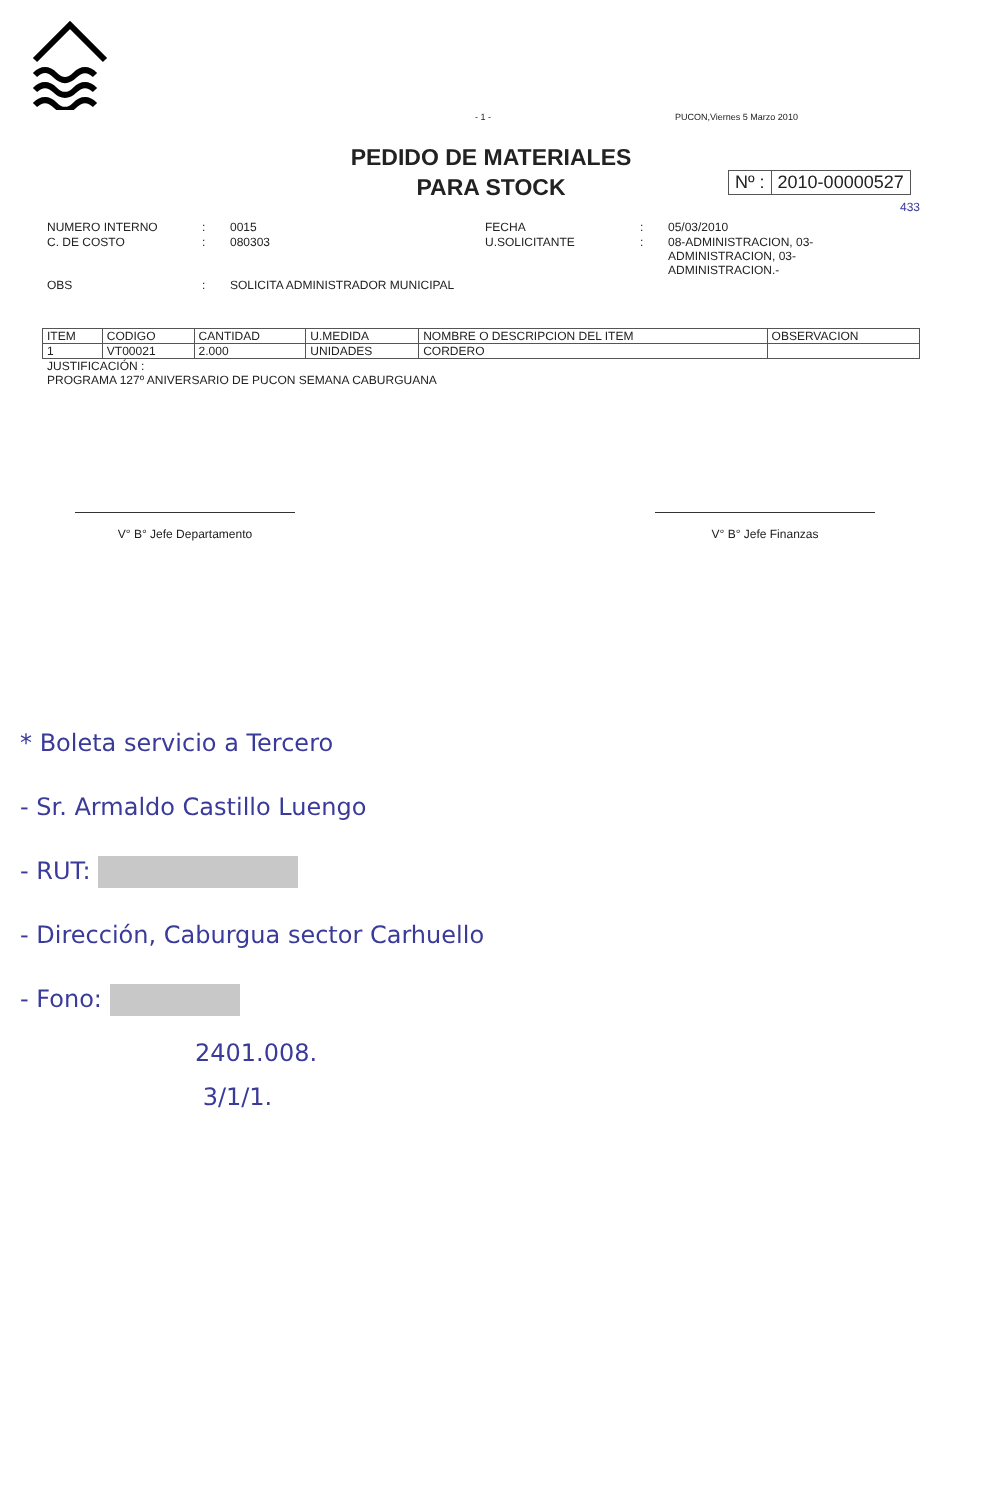- 1 - PUCON,Viernes 5 Marzo 2010
PEDIDO DE MATERIALES
PARA STOCK
Nº : 2010-00000527
433
NUMERO INTERNO
:
0015
FECHA
:
05/03/2010
C. DE COSTO
:
080303
U.SOLICITANTE
:
08-ADMINISTRACION, 03-ADMINISTRACION, 03-ADMINISTRACION.-
OBS
:
SOLICITA ADMINISTRADOR MUNICIPAL
| ITEM | CODIGO | CANTIDAD | U.MEDIDA | NOMBRE O DESCRIPCION DEL ITEM | OBSERVACION |
| --- | --- | --- | --- | --- | --- |
| 1 | VT00021 | 2.000 | UNIDADES | CORDERO | |
JUSTIFICACIÓN :
PROGRAMA 127º ANIVERSARIO DE PUCON SEMANA CABURGUANA
V° B° Jefe Departamento V° B° Jefe Finanzas
* Boleta servicio a Tercero
- Sr. Armaldo Castillo Luengo
- RUT:
- Dirección, Caburgua sector Carhuello
- Fono:
2401.008.
3/1/1.